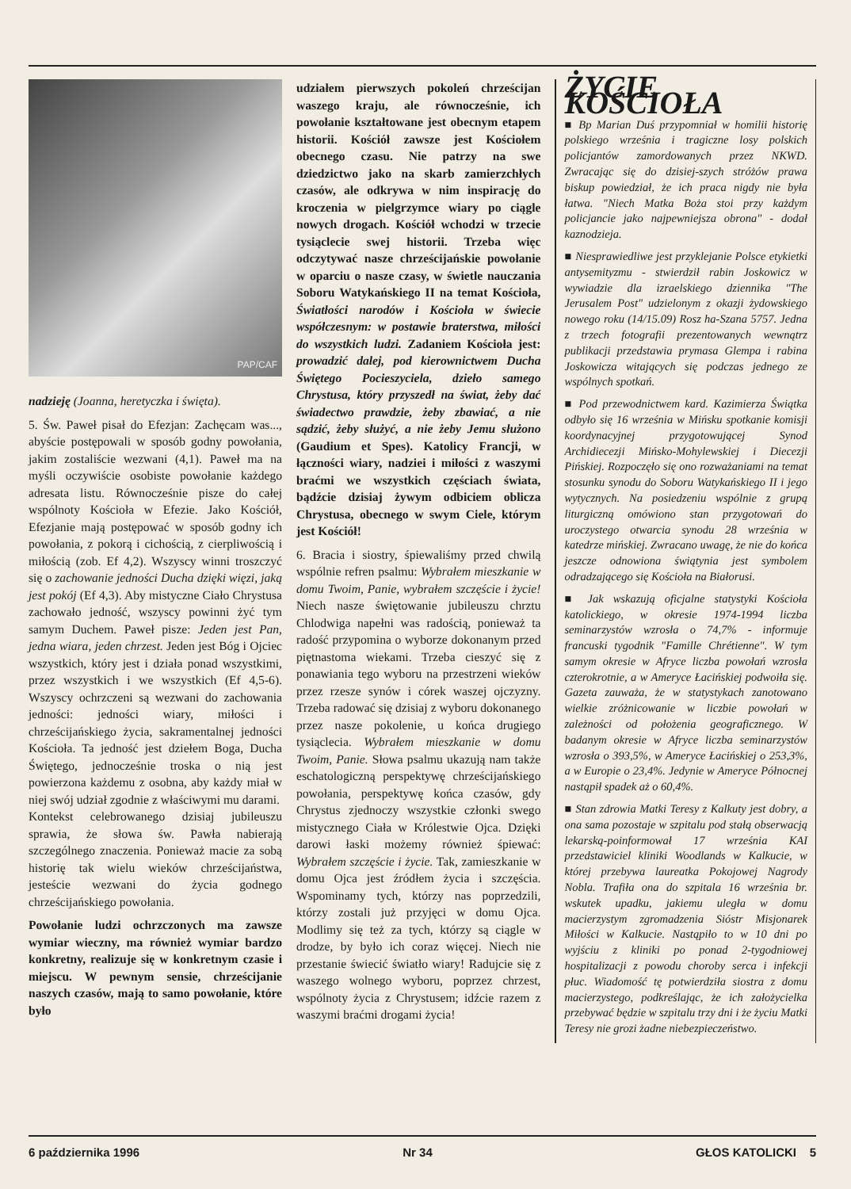PAP/CAF
nadzieję (Joanna, heretyczka i święta).
5. Św. Paweł pisał do Efezjan: Zachęcam was..., abyście postępowali w sposób godny powołania, jakim zostaliście wezwani (4,1). Paweł ma na myśli oczywiście osobiste powołanie każdego adresata listu. Równocześnie pisze do całej wspólnoty Kościoła w Efezie. Jako Kościół, Efezjanie mają postępować w sposób godny ich powołania, z pokorą i cichością, z cierpliwością i miłością (zob. Ef 4,2). Wszyscy winni troszczyć się o zachowanie jedności Ducha dzięki więzi, jaką jest pokój (Ef 4,3). Aby mistyczne Ciało Chrystusa zachowało jedność, wszyscy powinni żyć tym samym Duchem. Paweł pisze: Jeden jest Pan, jedna wiara, jeden chrzest. Jeden jest Bóg i Ojciec wszystkich, który jest i działa ponad wszystkimi, przez wszystkich i we wszystkich (Ef 4,5-6). Wszyscy ochrzczeni są wezwani do zachowania jedności: jedności wiary, miłości i chrześcijańskiego życia, sakramentalnej jedności Kościoła. Ta jedność jest dziełem Boga, Ducha Świętego, jednocześnie troska o nią jest powierzona każdemu z osobna, aby każdy miał w niej swój udział zgodnie z właściwymi mu darami.
Kontekst celebrowanego dzisiaj jubileuszu sprawia, że słowa św. Pawła nabierają szczególnego znaczenia. Ponieważ macie za sobą historię tak wielu wieków chrześcijaństwa, jesteście wezwani do życia godnego chrześcijańskiego powołania.
Powołanie ludzi ochrzczonych ma zawsze wymiar wieczny, ma również wymiar bardzo konkretny, realizuje się w konkretnym czasie i miejscu. W pewnym sensie, chrześcijanie naszych czasów, mają to samo powołanie, które było
udziałem pierwszych pokoleń chrześcijan waszego kraju, ale równocześnie, ich powołanie kształtowane jest obecnym etapem historii. Kościół zawsze jest Kościołem obecnego czasu. Nie patrzy na swe dziedzictwo jako na skarb zamierzchłych czasów, ale odkrywa w nim inspirację do kroczenia w pielgrzymce wiary po ciągle nowych drogach. Kościół wchodzi w trzecie tysiąclecie swej historii. Trzeba więc odczytywać nasze chrześcijańskie powołanie w oparciu o nasze czasy, w świetle nauczania Soboru Watykańskiego II na temat Kościoła, Światłości narodów i Kościoła w świecie współczesnym: w postawie braterstwa, miłości do wszystkich ludzi. Zadaniem Kościoła jest: prowadzić dalej, pod kierownictwem Ducha Świętego Pocieszyciela, dzieło samego Chrystusa, który przyszedł na świat, żeby dać świadectwo prawdzie, żeby zbawiać, a nie sądzić, żeby służyć, a nie żeby Jemu służono (Gaudium et Spes). Katolicy Francji, w łączności wiary, nadziei i miłości z waszymi braćmi we wszystkich częściach świata, bądźcie dzisiaj żywym odbiciem oblicza Chrystusa, obecnego w swym Ciele, którym jest Kościół!
6. Bracia i siostry, śpiewaliśmy przed chwilą wspólnie refren psalmu: Wybrałem mieszkanie w domu Twoim, Panie, wybrałem szczęście i życie! Niech nasze świętowanie jubileuszu chrztu Chlodwiga napełni was radością, ponieważ ta radość przypomina o wyborze dokonanym przed piętnastoma wiekami. Trzeba cieszyć się z ponawiania tego wyboru na przestrzeni wieków przez rzesze synów i córek waszej ojczyzny. Trzeba radować się dzisiaj z wyboru dokonanego przez nasze pokolenie, u końca drugiego tysiąclecia. Wybrałem mieszkanie w domu Twoim, Panie. Słowa psalmu ukazują nam także eschatologiczną perspektywę chrześcijańskiego powołania, perspektywę końca czasów, gdy Chrystus zjednoczy wszystkie członki swego mistycznego Ciała w Królestwie Ojca. Dzięki darowi łaski możemy również śpiewać: Wybrałem szczęście i życie. Tak, zamieszkanie w domu Ojca jest źródłem życia i szczęścia. Wspominamy tych, którzy nas poprzedzili, którzy zostali już przyjęci w domu Ojca. Modlimy się też za tych, którzy są ciągle w drodze, by było ich coraz więcej. Niech nie przestanie świecić światło wiary! Radujcie się z waszego wolnego wyboru, poprzez chrzest, wspólnoty życia z Chrystusem; idźcie razem z waszymi braćmi drogami życia!
ŻYCIE KOŚCIOŁA
■ Bp Marian Duś przypomniał w homilii historię polskiego września i tragiczne losy polskich policjantów zamordowanych przez NKWD. Zwracając się do dzisiej-szych stróżów prawa biskup powiedział, że ich praca nigdy nie była łatwa. "Niech Matka Boża stoi przy każdym policjancie jako najpewniejsza obrona" - dodał kaznodzieja.
■ Niesprawiedliwe jest przyklejanie Polsce etykietki antysemityzmu - stwierdził rabin Joskowicz w wywiadzie dla izraelskiego dziennika "The Jerusalem Post" udzielonym z okazji żydowskiego nowego roku (14/15.09) Rosz ha-Szana 5757. Jedna z trzech fotografii prezentowanych wewnątrz publikacji przedstawia prymasa Glempa i rabina Joskowicza witających się podczas jednego ze wspólnych spotkań.
■ Pod przewodnictwem kard. Kazimierza Świątka odbyło się 16 września w Mińsku spotkanie komisji koordynacyjnej przygotowującej Synod Archidiecezji Mińsko-Mohylewskiej i Diecezji Pińskiej. Rozpoczęło się ono rozważaniami na temat stosunku synodu do Soboru Watykańskiego II i jego wytycznych. Na posiedzeniu wspólnie z grupą liturgiczną omówiono stan przygotowań do uroczystego otwarcia synodu 28 września w katedrze mińskiej. Zwracano uwagę, że nie do końca jeszcze odnowiona świątynia jest symbolem odradzającego się Kościoła na Białorusi.
■ Jak wskazują oficjalne statystyki Kościoła katolickiego, w okresie 1974-1994 liczba seminarzystów wzrosła o 74,7% - informuje francuski tygodnik "Famille Chrétienne". W tym samym okresie w Afryce liczba powołań wzrosła czterokrotnie, a w Ameryce Łacińskiej podwoiła się. Gazeta zauważa, że w statystykach zanotowano wielkie zróżnicowanie w liczbie powołań w zależności od położenia geograficznego. W badanym okresie w Afryce liczba seminarzystów wzrosła o 393,5%, w Ameryce Łacińskiej o 253,3%, a w Europie o 23,4%. Jedynie w Ameryce Północnej nastąpił spadek aż o 60,4%.
■ Stan zdrowia Matki Teresy z Kalkuty jest dobry, a ona sama pozostaje w szpitalu pod stałą obserwacją lekarską-poinformował 17 września KAI przedstawiciel kliniki Woodlands w Kalkucie, w której przebywa laureatka Pokojowej Nagrody Nobla. Trafiła ona do szpitala 16 września br. wskutek upadku, jakiemu uległa w domu macierzystym zgromadzenia Sióstr Misjonarek Miłości w Kalkucie. Nastąpiło to w 10 dni po wyjściu z kliniki po ponad 2-tygodniowej hospitalizacji z powodu choroby serca i infekcji płuc. Wiadomość tę potwierdziła siostra z domu macierzystego, podkreślając, że ich założycielka przebywać będzie w szpitalu trzy dni i że życiu Matki Teresy nie grozi żadne niebezpieczeństwo.
6 października 1996 Nr 34 GŁOS KATOLICKI 5